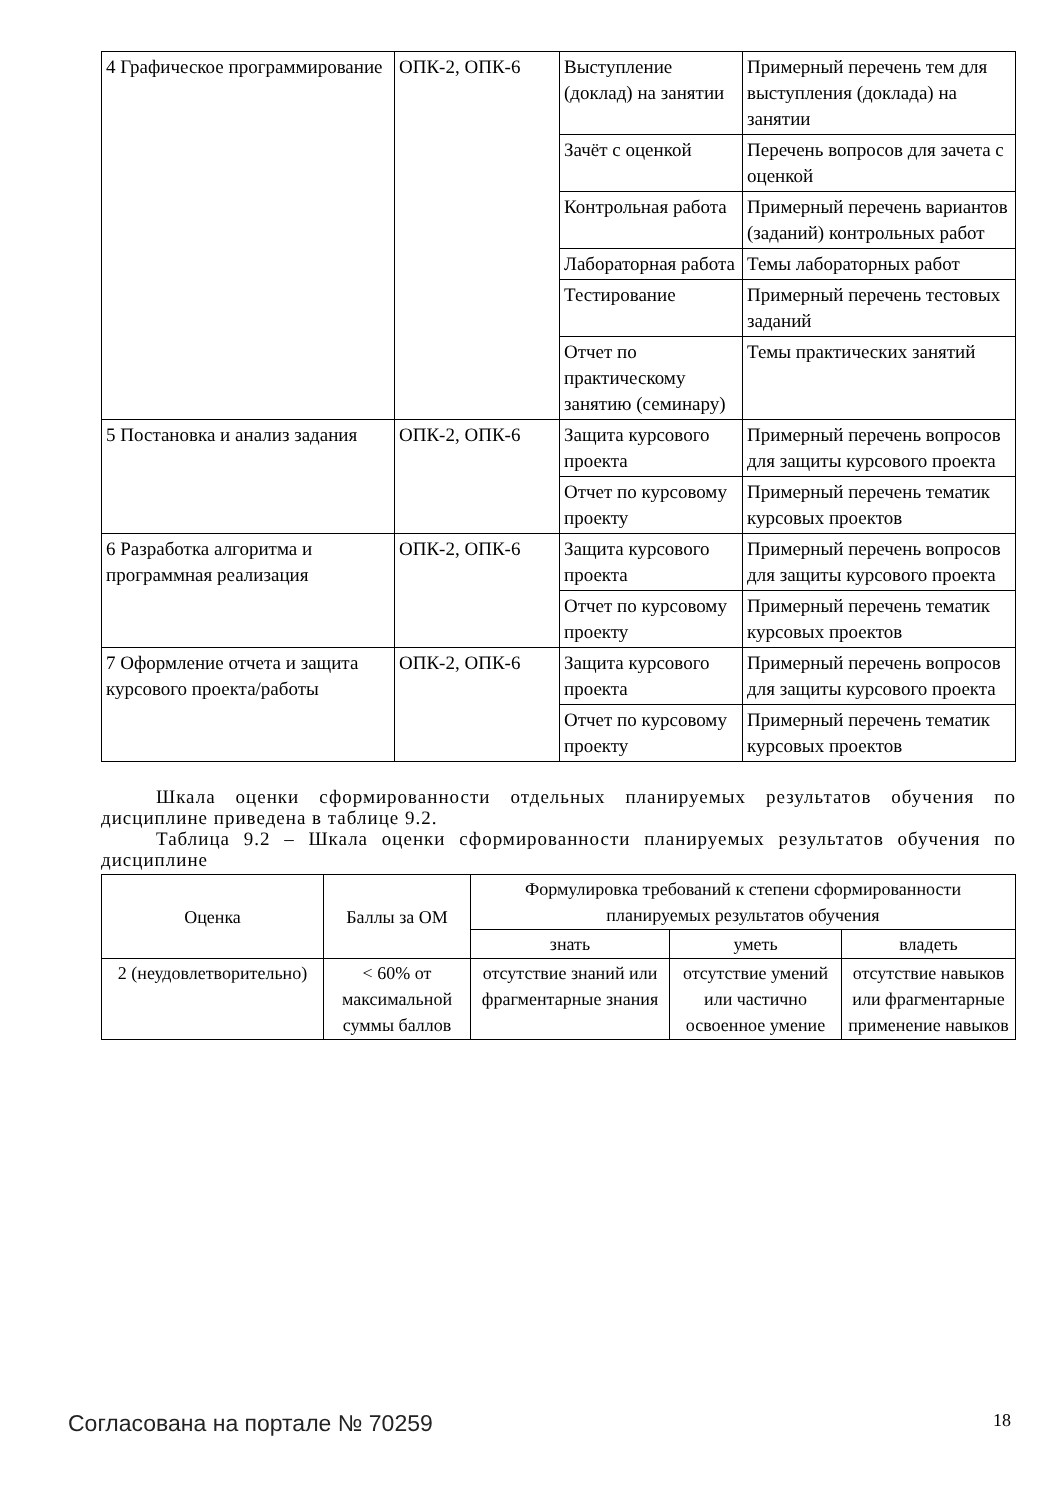| 4 Графическое программирование | ОПК-2, ОПК-6 | Выступление (доклад) на занятии | Примерный перечень тем для выступления (доклада) на занятии |
| | | Зачёт с оценкой | Перечень вопросов для зачета с оценкой |
| | | Контрольная работа | Примерный перечень вариантов (заданий) контрольных работ |
| | | Лабораторная работа | Темы лабораторных работ |
| | | Тестирование | Примерный перечень тестовых заданий |
| | | Отчет по практическому занятию (семинару) | Темы практических занятий |
| 5 Постановка и анализ задания | ОПК-2, ОПК-6 | Защита курсового проекта | Примерный перечень вопросов для защиты курсового проекта |
| | | Отчет по курсовому проекту | Примерный перечень тематик курсовых проектов |
| 6 Разработка алгоритма и программная реализация | ОПК-2, ОПК-6 | Защита курсового проекта | Примерный перечень вопросов для защиты курсового проекта |
| | | Отчет по курсовому проекту | Примерный перечень тематик курсовых проектов |
| 7 Оформление отчета и защита курсового проекта/работы | ОПК-2, ОПК-6 | Защита курсового проекта | Примерный перечень вопросов для защиты курсового проекта |
| | | Отчет по курсовому проекту | Примерный перечень тематик курсовых проектов |
Шкала оценки сформированности отдельных планируемых результатов обучения по дисциплине приведена в таблице 9.2.
Таблица 9.2 – Шкала оценки сформированности планируемых результатов обучения по дисциплине
| Оценка | Баллы за ОМ | Формулировка требований к степени сформированности планируемых результатов обучения | | |
| --- | --- | --- | --- | --- |
| | | знать | уметь | владеть |
| 2 (неудовлетворительно) | < 60% от максимальной суммы баллов | отсутствие знаний или фрагментарные знания | отсутствие умений или частично освоенное умение | отсутствие навыков или фрагментарные применение навыков |
Согласована на портале № 70259 18